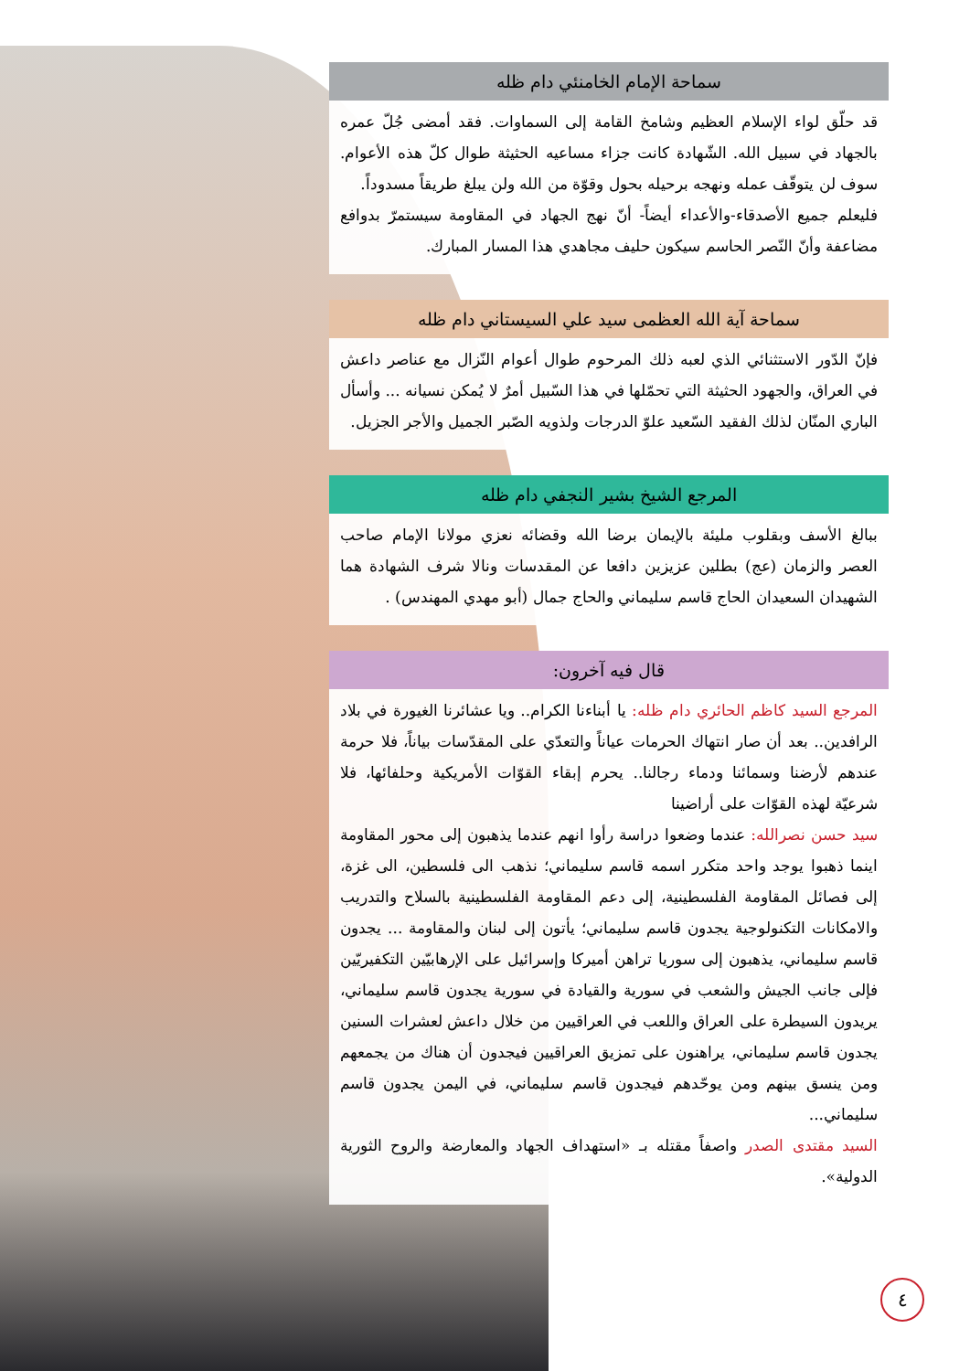سماحة الإمام الخامنئي دام ظله
قد حلّق لواء الإسلام العظيم وشامخ القامة إلى السماوات. فقد أمضى جُلّ عمره بالجهاد في سبيل الله. الشّهادة كانت جزاء مساعيه الحثيثة طوال كلّ هذه الأعوام. سوف لن يتوقّف عمله ونهجه برحيله بحول وقوّة من الله ولن يبلغ طريقاً مسدوداً.
فليعلم جميع الأصدقاء-والأعداء أيضاً- أنّ نهج الجهاد في المقاومة سيستمرّ بدوافع مضاعفة وأنّ النّصر الحاسم سيكون حليف مجاهدي هذا المسار المبارك.
سماحة آية الله العظمى سيد علي السيستاني دام ظله
فإنّ الدّور الاستثنائي الذي لعبه ذلك المرحوم طوال أعوام النّزال مع عناصر داعش في العراق، والجهود الحثيثة التي تحمّلها في هذا السّبيل أمرٌ لا يُمكن نسيانه ... وأسأل الباري المنّان لذلك الفقيد السّعيد علوّ الدرجات ولذويه الصّبر الجميل والأجر الجزيل.
المرجع الشيخ بشير النجفي دام ظله
ببالغ الأسف وبقلوب مليئة بالإيمان برضا الله وقضائه نعزي مولانا الإمام صاحب العصر والزمان (عج) بطلين عزيزين دافعا عن المقدسات ونالا شرف الشهادة هما الشهيدان السعيدان الحاج قاسم سليماني والحاج جمال (أبو مهدي المهندس) .
قال فيه آخرون:
المرجع السيد كاظم الحائري دام ظله: يا أبناءنا الكرام.. ويا عشائرنا الغيورة في بلاد الرافدين.. بعد أن صار انتهاك الحرمات عياناً والتعدّي على المقدّسات بياناً، فلا حرمة عندهم لأرضنا وسمائنا ودماء رجالنا.. يحرم إبقاء القوّات الأمريكية وحلفائها، فلا شرعيّة لهذه القوّات على أراضينا
سيد حسن نصرالله: عندما وضعوا دراسة رأوا انهم عندما يذهبون إلى محور المقاومة اينما ذهبوا يوجد واحد متكرر اسمه قاسم سليماني؛ نذهب الى فلسطين، الى غزة، إلى فصائل المقاومة الفلسطينية، إلى دعم المقاومة الفلسطينية بالسلاح والتدريب والامكانات التكنولوجية يجدون قاسم سليماني؛ يأتون إلى لبنان والمقاومة ... يجدون قاسم سليماني، يذهبون إلى سوريا تراهن أميركا وإسرائيل على الإرهابيّين التكفيريّين فإلى جانب الجيش والشعب في سورية والقيادة في سورية يجدون قاسم سليماني، يريدون السيطرة على العراق واللعب في العراقيين من خلال داعش لعشرات السنين يجدون قاسم سليماني، يراهنون على تمزيق العراقيين فيجدون أن هناك من يجمعهم ومن ينسق بينهم ومن يوحّدهم فيجدون قاسم سليماني، في اليمن يجدون قاسم سليماني...
السيد مقتدى الصدر واصفاً مقتله بـ «استهداف الجهاد والمعارضة والروح الثورية الدولية».
٤